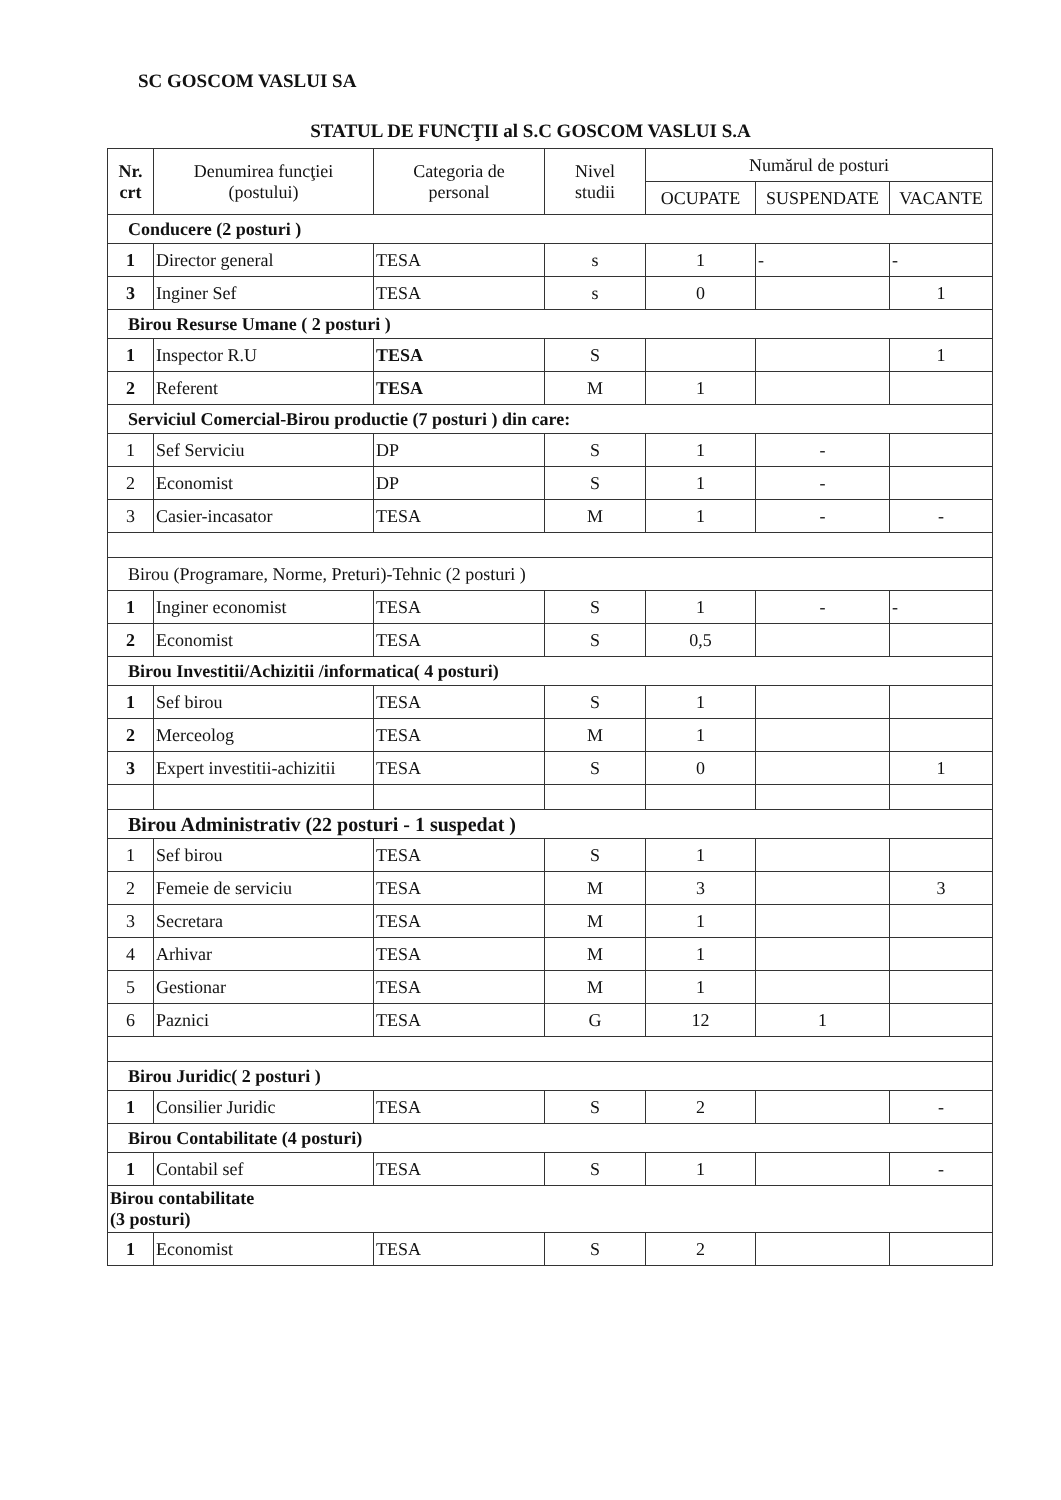SC GOSCOM VASLUI SA
STATUL DE FUNCŢII al S.C GOSCOM VASLUI S.A
| Nr. crt | Denumirea funcţiei (postului) | Categoria de personal | Nivel studii | Numărul de posturi | | |
| --- | --- | --- | --- | --- | --- | --- |
| | | | | OCUPATE | SUSPENDATE | VACANTE |
| Conducere (2 posturi ) | | | | | | |
| 1 | Director general | TESA | s | 1 | - | - |
| 3 | Inginer Sef | TESA | s | 0 | | 1 |
| Birou Resurse Umane ( 2 posturi ) | | | | | | |
| 1 | Inspector R.U | TESA | S | | | 1 |
| 2 | Referent | TESA | M | 1 | | |
| Serviciul Comercial-Birou productie (7 posturi ) din care: | | | | | | |
| 1 | Sef Serviciu | DP | S | 1 | - | |
| 2 | Economist | DP | S | 1 | - | |
| 3 | Casier-incasator | TESA | M | 1 | - | - |
| Birou (Programare, Norme, Preturi)-Tehnic (2 posturi ) | | | | | | |
| 1 | Inginer economist | TESA | S | 1 | - | - |
| 2 | Economist | TESA | S | 0,5 | | |
| Birou Investitii/Achizitii /informatica( 4 posturi) | | | | | | |
| 1 | Sef birou | TESA | S | 1 | | |
| 2 | Merceolog | TESA | M | 1 | | |
| 3 | Expert investitii-achizitii | TESA | S | 0 | | 1 |
| Birou Administrativ (22 posturi - 1 suspedat ) | | | | | | |
| 1 | Sef birou | TESA | S | 1 | | |
| 2 | Femeie de serviciu | TESA | M | 3 | | 3 |
| 3 | Secretara | TESA | M | 1 | | |
| 4 | Arhivar | TESA | M | 1 | | |
| 5 | Gestionar | TESA | M | 1 | | |
| 6 | Paznici | TESA | G | 12 | 1 | |
| Birou Juridic( 2 posturi ) | | | | | | |
| 1 | Consilier Juridic | TESA | S | 2 | | - |
| Birou Contabilitate (4 posturi) | | | | | | |
| 1 | Contabil sef | TESA | S | 1 | | - |
| Birou contabilitate (3 posturi) | | | | | | |
| 1 | Economist | TESA | S | 2 | | |